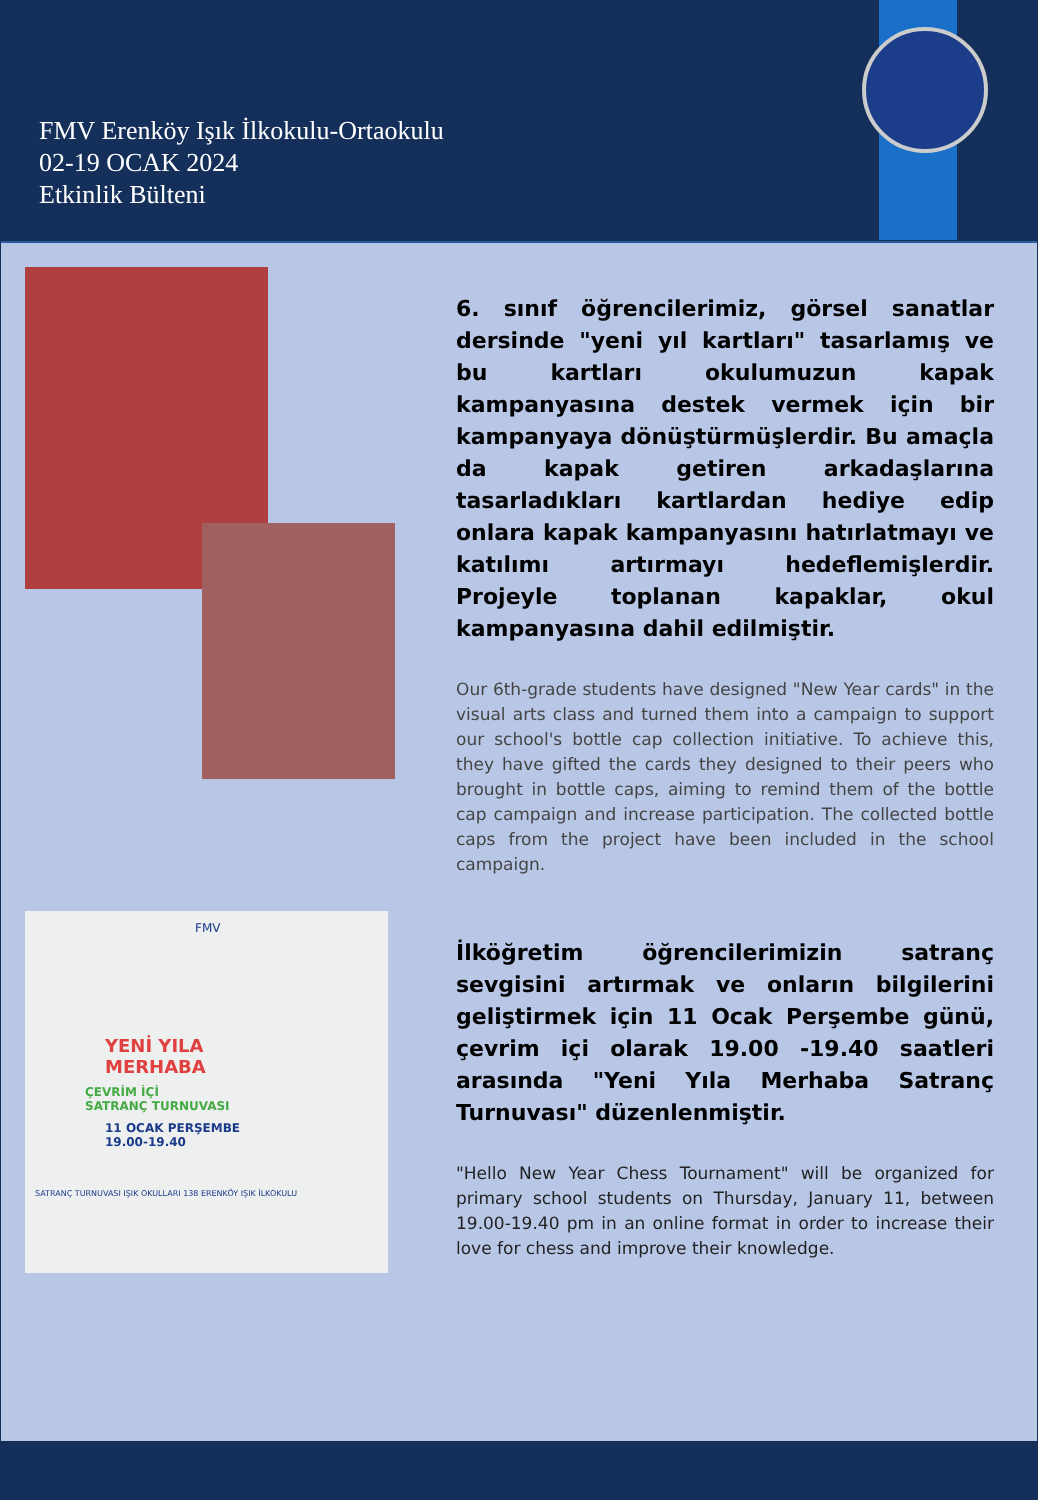FMV Erenköy Işık İlkokulu-Ortaokulu
02-19 OCAK 2024
Etkinlik Bülteni
6. sınıf öğrencilerimiz, görsel sanatlar dersinde "yeni yıl kartları" tasarlamış ve bu kartları okulumuzun kapak kampanyasına destek vermek için bir kampanyaya dönüştürmüşlerdir. Bu amaçla da kapak getiren arkadaşlarına tasarladıkları kartlardan hediye edip onlara kapak kampanyasını hatırlatmayı ve katılımı artırmayı hedeflemişlerdir. Projeyle toplanan kapaklar, okul kampanyasına dahil edilmiştir.
Our 6th-grade students have designed "New Year cards" in the visual arts class and turned them into a campaign to support our school's bottle cap collection initiative. To achieve this, they have gifted the cards they designed to their peers who brought in bottle caps, aiming to remind them of the bottle cap campaign and increase participation. The collected bottle caps from the project have been included in the school campaign.
FMV
YENİ YILA
MERHABA
ÇEVRİM İÇİ
SATRANÇ TURNUVASI
11 OCAK PERŞEMBE
19.00-19.40
SATRANÇ TURNUVASI IŞIK OKULLARI 138 ERENKÖY IŞIK İLKOKULU
İlköğretim öğrencilerimizin satranç sevgisini artırmak ve onların bilgilerini geliştirmek için 11 Ocak Perşembe günü, çevrim içi olarak 19.00 -19.40 saatleri arasında "Yeni Yıla Merhaba Satranç Turnuvası" düzenlenmiştir.
"Hello New Year Chess Tournament" will be organized for primary school students on Thursday, January 11, between 19.00-19.40 pm in an online format in order to increase their love for chess and improve their knowledge.